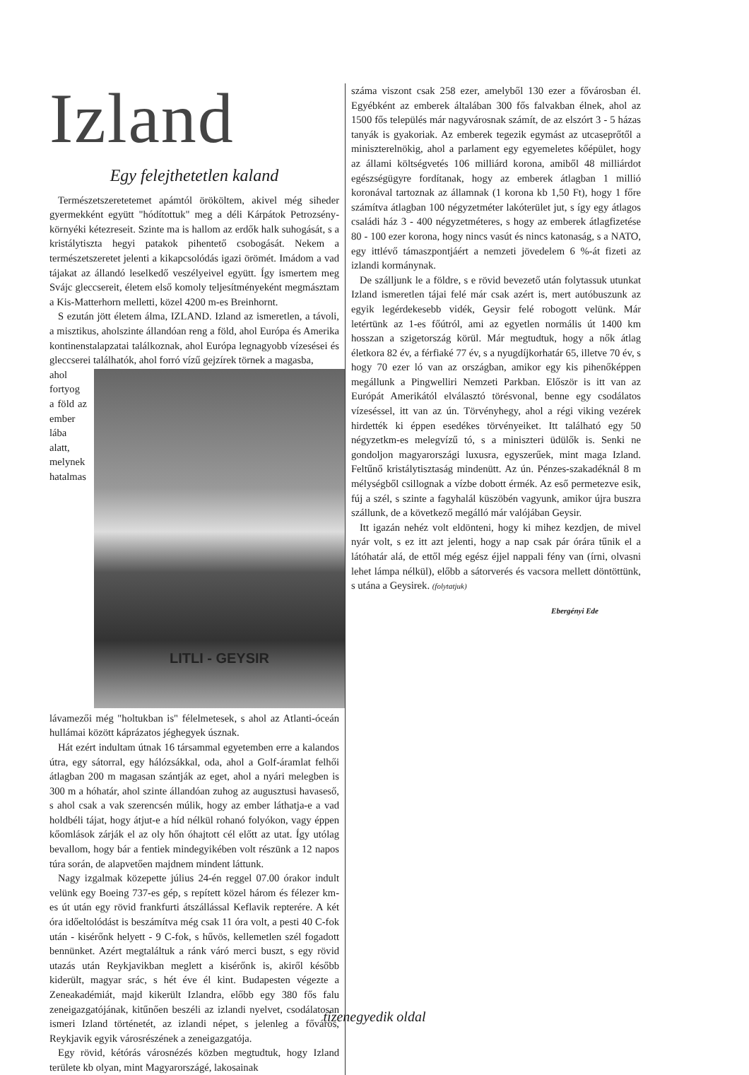Izland
Egy felejthetetlen kaland
Természetszeretetemet apámtól örököltem, akivel még siheder gyermekként együtt "hódítottuk" meg a déli Kárpátok Petrozsény-környéki kétezreseit. Szinte ma is hallom az erdők halk suhogását, s a kristálytiszta hegyi patakok pihentető csobogását. Nekem a természetszeretet jelenti a kikapcsolódás igazi örömét. Imádom a vad tájakat az állandó leselkedő veszélyeivel együtt. Így ismertem meg Svájc gleccsereit, életem első komoly teljesítményeként megmásztam a Kis-Matterhorn melletti, közel 4200 m-es Breinhornt.
S ezután jött életem álma, IZLAND. Izland az ismeretlen, a távoli, a misztikus, aholszinte állandóan reng a föld, ahol Európa és Amerika kontinenstalapzatai találkoznak, ahol Európa legnagyobb vízesései és gleccserei találhatók, ahol forró vízű gejzírek törnek a magasba,
LITLI - GEYSIR
ahol fortyog a föld az ember lába alatt, melynek hatalmas lávamezői még "holtukban is" félelmetesek, s ahol az Atlanti-óceán hullámai között káprázatos jéghegyek úsznak.
Hát ezért indultam útnak 16 társammal egyetemben erre a kalandos útra, egy sátorral, egy hálózsákkal, oda, ahol a Golf-áramlat felhői átlagban 200 m magasan szántják az eget, ahol a nyári melegben is 300 m a hóhatár, ahol szinte állandóan zuhog az augusztusi havaseső, s ahol csak a vak szerencsén múlik, hogy az ember láthatja-e a vad holdbéli tájat, hogy átjut-e a híd nélkül rohanó folyókon, vagy éppen kőomlások zárják el az oly hőn óhajtott cél előtt az utat. Így utólag bevallom, hogy bár a fentiek mindegyikében volt részünk a 12 napos túra során, de alapvetően majdnem mindent láttunk.
Nagy izgalmak közepette július 24-én reggel 07.00 órakor indult velünk egy Boeing 737-es gép, s repített közel három és félezer km-es út után egy rövid frankfurti átszállással Keflavik repterére. A két óra időeltolódást is beszámítva még csak 11 óra volt, a pesti 40 C-fok után - kisérőnk helyett - 9 C-fok, s hűvös, kellemetlen szél fogadott bennünket. Azért megtaláltuk a ránk váró merci buszt, s egy rövid utazás után Reykjavikban meglett a kisérőnk is, akiről később kiderült, magyar srác, s hét éve él kint. Budapesten végezte a Zeneakadémiát, majd kikerült Izlandra, előbb egy 380 fős falu zeneigazgatójának, kitűnően beszéli az izlandi nyelvet, csodálatosan ismeri Izland történetét, az izlandi népet, s jelenleg a főváros, Reykjavik egyik városrészének a zeneigazgatója.
Egy rövid, kétórás városnézés közben megtudtuk, hogy Izland területe kb olyan, mint Magyarországé, lakosainak
száma viszont csak 258 ezer, amelyből 130 ezer a fővárosban él. Egyébként az emberek általában 300 fős falvakban élnek, ahol az 1500 fős település már nagyvárosnak számít, de az elszórt 3 - 5 házas tanyák is gyakoriak. Az emberek tegezik egymást az utcaseprőtől a miniszterelnökig, ahol a parlament egy egyemeletes kőépület, hogy az állami költségvetés 106 milliárd korona, amiből 48 milliárdot egészségügyre fordítanak, hogy az emberek átlagban 1 millió koronával tartoznak az államnak (1 korona kb 1,50 Ft), hogy 1 főre számítva átlagban 100 négyzetméter lakóterület jut, s így egy átlagos családi ház 3 - 400 négyzetméteres, s hogy az emberek átlagfizetése 80 - 100 ezer korona, hogy nincs vasút és nincs katonaság, s a NATO, egy ittlévő támaszpontjáért a nemzeti jövedelem 6 %-át fizeti az izlandi kormánynak.
De szálljunk le a földre, s e rövid bevezető után folytassuk utunkat Izland ismeretlen tájai felé már csak azért is, mert autóbuszunk az egyik legérdekesebb vidék, Geysir felé robogott velünk. Már letértünk az 1-es főútról, ami az egyetlen normális út 1400 km hosszan a szigetország körül. Már megtudtuk, hogy a nők átlag életkora 82 év, a férfiaké 77 év, s a nyugdíjkorhatár 65, illetve 70 év, s hogy 70 ezer ló van az országban, amikor egy kis pihenőképpen megállunk a Pingwelliri Nemzeti Parkban. Először is itt van az Európát Amerikától elválasztó törésvonal, benne egy csodálatos vízeséssel, itt van az ún. Törvényhegy, ahol a régi viking vezérek hirdették ki éppen esedékes törvényeiket. Itt található egy 50 négyzetkm-es melegvízű tó, s a miniszteri üdülők is. Senki ne gondoljon magyarországi luxusra, egyszerűek, mint maga Izland. Feltűnő kristálytisztaság mindenütt. Az ún. Pénzes-szakadéknál 8 m mélységből csillognak a vízbe dobott érmék. Az eső permetezve esik, fúj a szél, s szinte a fagyhalál küszöbén vagyunk, amikor újra buszra szállunk, de a következő megálló már valójában Geysir.
Itt igazán nehéz volt eldönteni, hogy ki mihez kezdjen, de mivel nyár volt, s ez itt azt jelenti, hogy a nap csak pár órára tűnik el a látóhatár alá, de ettől még egész éjjel nappali fény van (írni, olvasni lehet lámpa nélkül), előbb a sátorverés és vacsora mellett döntöttünk, s utána a Geysirek. (folytatjuk)
Ebergényi Ede
tizenegyedik oldal